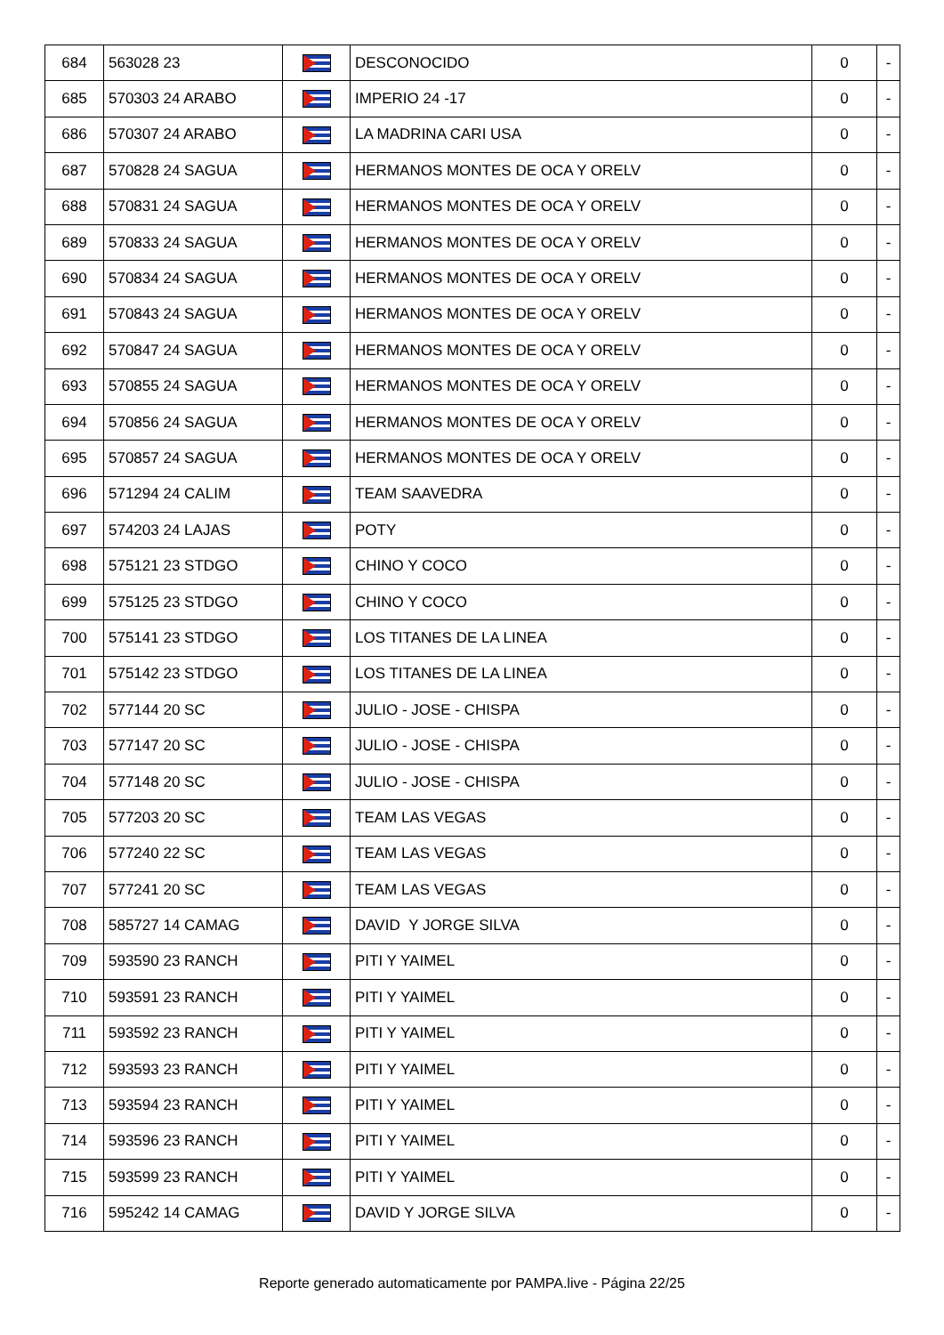| 684 | 563028 23 | | DESCONOCIDO | 0 | - |
| 685 | 570303 24 ARABO | | IMPERIO 24 -17 | 0 | - |
| 686 | 570307 24 ARABO | | LA MADRINA CARI USA | 0 | - |
| 687 | 570828 24 SAGUA | | HERMANOS MONTES DE OCA Y ORELV | 0 | - |
| 688 | 570831 24 SAGUA | | HERMANOS MONTES DE OCA Y ORELV | 0 | - |
| 689 | 570833 24 SAGUA | | HERMANOS MONTES DE OCA Y ORELV | 0 | - |
| 690 | 570834 24 SAGUA | | HERMANOS MONTES DE OCA Y ORELV | 0 | - |
| 691 | 570843 24 SAGUA | | HERMANOS MONTES DE OCA Y ORELV | 0 | - |
| 692 | 570847 24 SAGUA | | HERMANOS MONTES DE OCA Y ORELV | 0 | - |
| 693 | 570855 24 SAGUA | | HERMANOS MONTES DE OCA Y ORELV | 0 | - |
| 694 | 570856 24 SAGUA | | HERMANOS MONTES DE OCA Y ORELV | 0 | - |
| 695 | 570857 24 SAGUA | | HERMANOS MONTES DE OCA Y ORELV | 0 | - |
| 696 | 571294 24 CALIM | | TEAM SAAVEDRA | 0 | - |
| 697 | 574203 24 LAJAS | | POTY | 0 | - |
| 698 | 575121 23 STDGO | | CHINO Y COCO | 0 | - |
| 699 | 575125 23 STDGO | | CHINO Y COCO | 0 | - |
| 700 | 575141 23 STDGO | | LOS TITANES DE LA LINEA | 0 | - |
| 701 | 575142 23 STDGO | | LOS TITANES DE LA LINEA | 0 | - |
| 702 | 577144 20 SC | | JULIO - JOSE - CHISPA | 0 | - |
| 703 | 577147 20 SC | | JULIO - JOSE - CHISPA | 0 | - |
| 704 | 577148 20 SC | | JULIO - JOSE - CHISPA | 0 | - |
| 705 | 577203 20 SC | | TEAM LAS VEGAS | 0 | - |
| 706 | 577240 22 SC | | TEAM LAS VEGAS | 0 | - |
| 707 | 577241 20 SC | | TEAM LAS VEGAS | 0 | - |
| 708 | 585727 14 CAMAG | | DAVID Y JORGE SILVA | 0 | - |
| 709 | 593590 23 RANCH | | PITI Y YAIMEL | 0 | - |
| 710 | 593591 23 RANCH | | PITI Y YAIMEL | 0 | - |
| 711 | 593592 23 RANCH | | PITI Y YAIMEL | 0 | - |
| 712 | 593593 23 RANCH | | PITI Y YAIMEL | 0 | - |
| 713 | 593594 23 RANCH | | PITI Y YAIMEL | 0 | - |
| 714 | 593596 23 RANCH | | PITI Y YAIMEL | 0 | - |
| 715 | 593599 23 RANCH | | PITI Y YAIMEL | 0 | - |
| 716 | 595242 14 CAMAG | | DAVID Y JORGE SILVA | 0 | - |
Reporte generado automaticamente por PAMPA.live - Página 22/25